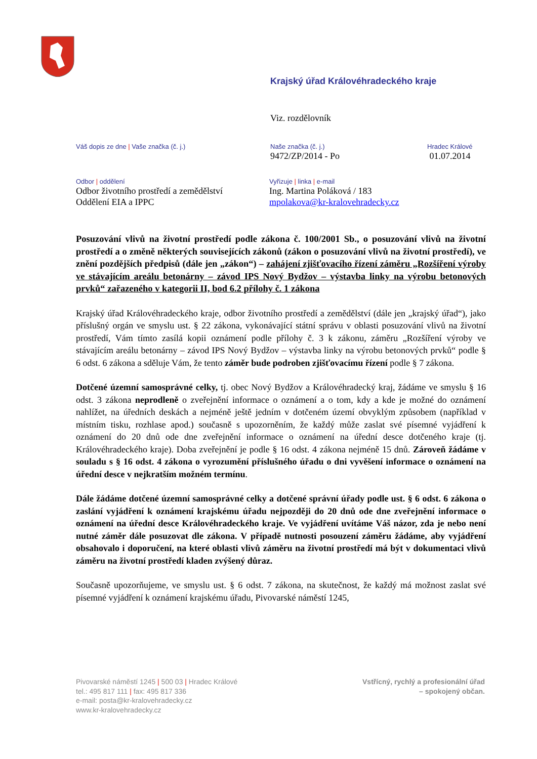Krajský úřad Královéhradeckého kraje
Viz. rozdělovník
Váš dopis ze dne | Vaše značka (č. j.) Naše značka (č. j.)
9472/ZP/2014 - Po
Hradec Králové
01.07.2014
Odbor | oddělení
Odbor životního prostředí a zemědělství
Oddělení EIA a IPPC
Vyřizuje | linka | e-mail
Ing. Martina Poláková / 183
mpolakova@kr-kralovehradecky.cz
Posuzování vlivů na životní prostředí podle zákona č. 100/2001 Sb., o posuzování vlivů na životní prostředí a o změně některých souvisejících zákonů (zákon o posuzování vlivů na životní prostředí), ve znění pozdějších předpisů (dále jen „zákon“) – zahájení zjišťovacího řízení záměru „Rozšíření výroby ve stávajícím areálu betonárny – závod IPS Nový Bydžov – výstavba linky na výrobu betonových prvků“ zařazeného v kategorii II, bod 6.2 přílohy č. 1 zákona
Krajský úřad Královéhradeckého kraje, odbor životního prostředí a zemědělství (dále jen „krajský úřad“), jako příslušný orgán ve smyslu ust. § 22 zákona, vykonávající státní správu v oblasti posuzování vlivů na životní prostředí, Vám tímto zasílá kopii oznámení podle přílohy č. 3 k zákonu, záměru „Rozšíření výroby ve stávajícím areálu betonárny – závod IPS Nový Bydžov – výstavba linky na výrobu betonových prvků“ podle § 6 odst. 6 zákona a sděluje Vám, že tento záměr bude podroben zjišťovacímu řízení podle § 7 zákona.
Dotčené územní samosprávné celky, tj. obec Nový Bydžov a Královéhradecký kraj, žádáme ve smyslu § 16 odst. 3 zákona neprodleně o zveřejnění informace o oznámení a o tom, kdy a kde je možné do oznámení nahlížet, na úředních deskách a nejméně ještě jedním v dotčeném území obvyklým způsobem (například v místním tisku, rozhlase apod.) současně s upozorněním, že každý může zaslat své písemné vyjádření k oznámení do 20 dnů ode dne zveřejnění informace o oznámení na úřední desce dotčeného kraje (tj. Královéhradeckého kraje). Doba zveřejnění je podle § 16 odst. 4 zákona nejméně 15 dnů. Zároveň žádáme v souladu s § 16 odst. 4 zákona o vyrozumění příslušného úřadu o dni vyvěšení informace o oznámení na úřední desce v nejkratším možném termínu.
Dále žádáme dotčené územní samosprávné celky a dotčené správní úřady podle ust. § 6 odst. 6 zákona o zaslání vyjádření k oznámení krajskému úřadu nejpozději do 20 dnů ode dne zveřejnění informace o oznámení na úřední desce Královéhradeckého kraje. Ve vyjádření uvítáme Váš názor, zda je nebo není nutné záměr dále posuzovat dle zákona. V případě nutnosti posouzení záměru žádáme, aby vyjádření obsahovalo i doporučení, na které oblasti vlivů záměru na životní prostředí má být v dokumentaci vlivů záměru na životní prostředí kladen zvýšený důraz.
Současně upozorňujeme, ve smyslu ust. § 6 odst. 7 zákona, na skutečnost, že každý má možnost zaslat své písemné vyjádření k oznámení krajskému úřadu, Pivovarské náměstí 1245,
Pivovarské náměstí 1245 | 500 03 | Hradec Králové
tel.: 495 817 111 | fax: 495 817 336
e-mail: posta@kr-kralovehradecky.cz
www.kr-kralovehradecky.cz
Vstřícný, rychlý a profesionální úřad
– spokojený občan.